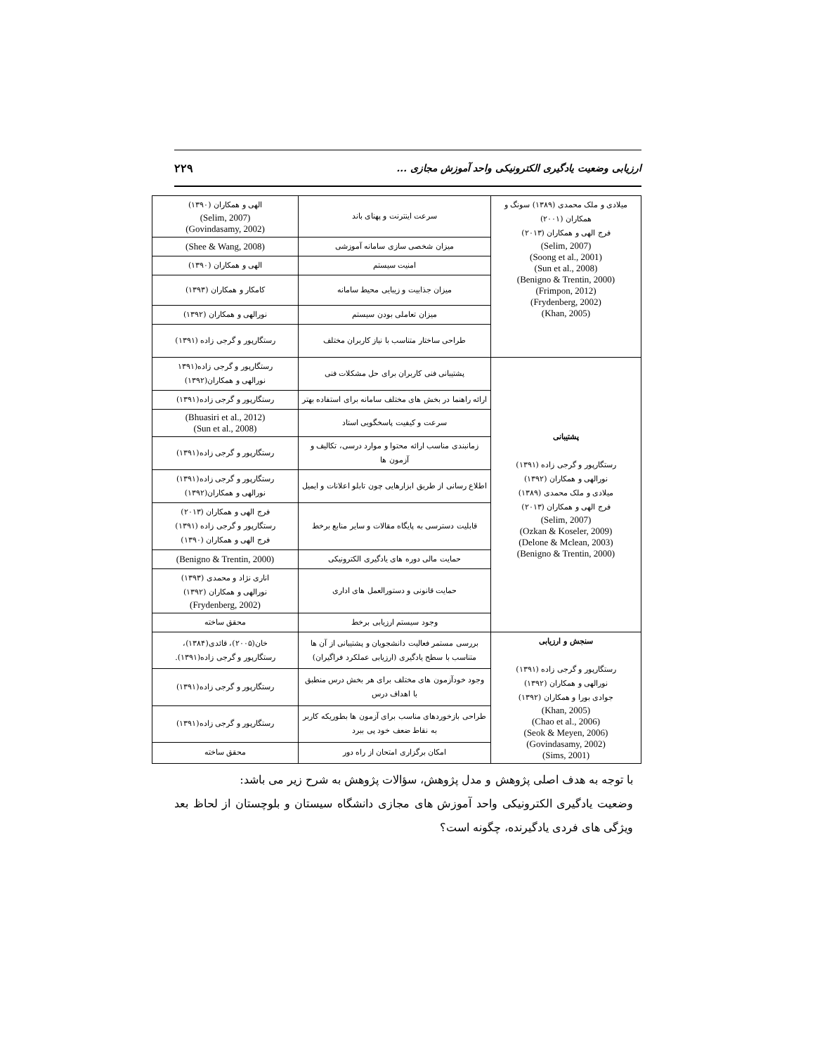ارزیابی وضعیت یادگیری الکترونیکی واحد آموزش مجازی ... ۲۲۹
| میلادی و ملک محمدی (۱۳۸۹) سونگ و همکاران (۲۰۰۱) فرج الهی و همکاران (۲۰۱۳) (Selim, 2007) (Soong et al., 2001) (Sun et al., 2008) (Benigno & Trentin, 2000) (Frimpon, 2012) (Frydenberg, 2002) (Khan, 2005) | سرعت اینترنت و پهنای باند | الهی و همکاران (۱۳۹۰) (Selim, 2007) (Govindasamy, 2002) |
| | میزان شخصی سازی سامانه آموزشی | (Shee & Wang, 2008) |
| | امنیت سیستم | الهی و همکاران (۱۳۹۰) |
| | میزان جذابیت و زیبایی محیط سامانه | کامکار و همکاران (۱۳۹۳) |
| | میزان تعاملی بودن سیستم | نورالهی و همکاران (۱۳۹۲) |
| | طراحی ساختار متناسب با نیاز کاربران مختلف | رستگارپور و گرجی زاده (۱۳۹۱) |
| پشتیبانی رستگارپور و گرجی زاده (۱۳۹۱) نورالهی و همکاران (۱۳۹۲) میلادی و ملک محمدی (۱۳۸۹) فرج الهی و همکاران (۲۰۱۳) (Selim, 2007) (Ozkan & Koseler, 2009) (Delone & Mclean, 2003) (Benigno & Trentin, 2000) | پشتیبانی فنی کاربران برای حل مشکلات فنی | رستگارپور و گرجی زاده(۱۳۹۱ نورالهی و همکاران(۱۳۹۲) |
| | ارائه راهنما در بخش های مختلف سامانه برای استفاده بهتر | رستگارپور و گرجی زاده(۱۳۹۱) |
| | سرعت و کیفیت پاسخگویی استاد | (Bhuasiri et al., 2012) (Sun et al., 2008) |
| | زمانبندی مناسب ارائه محتوا و موارد درسی، تکالیف و آزمون ها | رستگارپور و گرجی زاده(۱۳۹۱) |
| | اطلاع رسانی از طریق ابزارهایی چون تابلو اعلانات و ایمیل | رستگارپور و گرجی زاده(۱۳۹۱) نورالهی و همکاران(۱۳۹۲) |
| | قابلیت دسترسی به پایگاه مقالات و سایر منابع برخط | فرج الهی و همکاران (۲۰۱۳) رستگارپور و گرجی زاده (۱۳۹۱) فرج الهی و همکاران (۱۳۹۰) |
| | حمایت مالی دوره های یادگیری الکترونیکی | (Benigno & Trentin, 2000) |
| | حمایت قانونی و دستورالعمل های اداری | اناری نژاد و محمدی (۱۳۹۳) نورالهی و همکاران (۱۳۹۲) (Frydenberg, 2002) |
| | وجود سیستم ارزیابی برخط | محقق ساخته |
| سنجش و ارزیابی رستگارپور و گرجی زاده (۱۳۹۱) نورالهی و همکاران (۱۳۹۲) جوادی بورا و همکاران (۱۳۹۲) (Khan, 2005) (Chao et al., 2006) (Seok & Meyen, 2006) (Govindasamy, 2002) (Sims, 2001) | بررسی مستمر فعالیت دانشجویان و پشتیبانی از آن ها متناسب با سطح یادگیری (ارزیابی عملکرد فراگیران) | خان(۲۰۰۵)، قائدی(۱۳۸۴)، رستگارپور و گرجی زاده(۱۳۹۱). |
| | وجود خودآزمون های مختلف برای هر بخش درس منطبق با اهداف درس | رستگارپور و گرجی زاده(۱۳۹۱) |
| | طراحی بازخوردهای مناسب برای آزمون ها بطوریکه کاربر به نقاط ضعف خود پی ببرد | رستگارپور و گرجی زاده(۱۳۹۱) |
| | امکان برگزاری امتحان از راه دور | محقق ساخته |
با توجه به هدف اصلی پژوهش و مدل پژوهش، سؤالات پژوهش به شرح زیر می باشد:
وضعیت یادگیری الکترونیکی واحد آموزش های مجازی دانشگاه سیستان و بلوچستان از لحاظ بعد ویژگی های فردی یادگیرنده، چگونه است؟